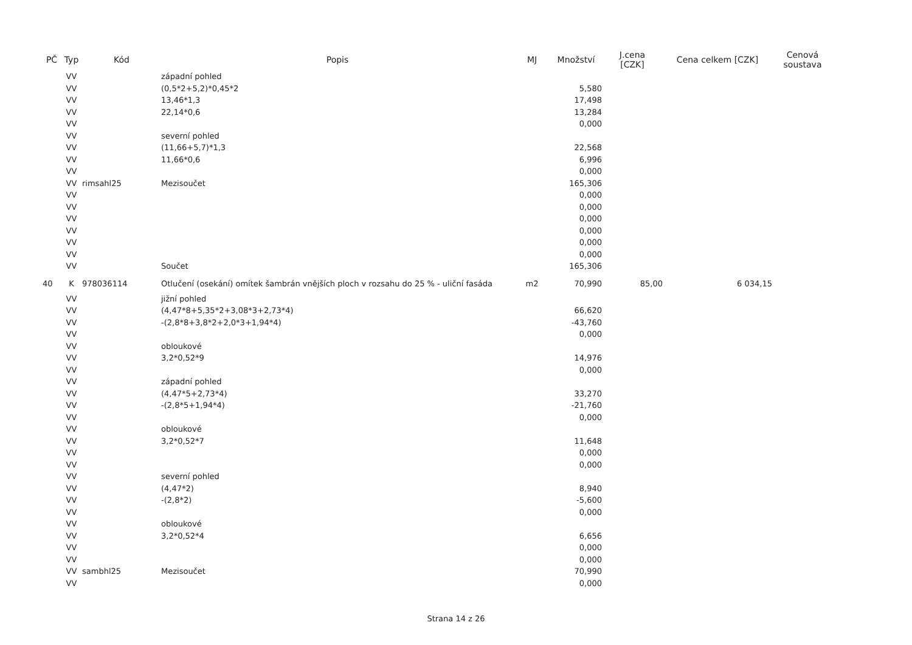| PČ | Typ | Kód | Popis | MJ | Množství | J.cena [CZK] | Cena celkem [CZK] | Cenová soustava |
| --- | --- | --- | --- | --- | --- | --- | --- | --- |
| | VV | | západní pohled | | | | | |
| | VV | | (0,5*2+5,2)*0,45*2 | | 5,580 | | | |
| | VV | | 13,46*1,3 | | 17,498 | | | |
| | VV | | 22,14*0,6 | | 13,284 | | | |
| | VV | | | | 0,000 | | | |
| | VV | | severní pohled | | | | | |
| | VV | | (11,66+5,7)*1,3 | | 22,568 | | | |
| | VV | | 11,66*0,6 | | 6,996 | | | |
| | VV | | | | 0,000 | | | |
| | VV | rimsahl25 | Mezisoučet | | 165,306 | | | |
| | VV | | | | 0,000 | | | |
| | VV | | | | 0,000 | | | |
| | VV | | | | 0,000 | | | |
| | VV | | | | 0,000 | | | |
| | VV | | | | 0,000 | | | |
| | VV | | | | 0,000 | | | |
| | VV | | Součet | | 165,306 | | | |
| 40 | K | 978036114 | Otlučení (osekání) omítek šambrán vnějších ploch v rozsahu do 25 % - uliční fasáda | m2 | 70,990 | 85,00 | 6 034,15 | |
| | VV | | jižní pohled | | | | | |
| | VV | | (4,47*8+5,35*2+3,08*3+2,73*4) | | 66,620 | | | |
| | VV | | -(2,8*8+3,8*2+2,0*3+1,94*4) | | -43,760 | | | |
| | VV | | | | 0,000 | | | |
| | VV | | obloukové | | | | | |
| | VV | | 3,2*0,52*9 | | 14,976 | | | |
| | VV | | | | 0,000 | | | |
| | VV | | západní pohled | | | | | |
| | VV | | (4,47*5+2,73*4) | | 33,270 | | | |
| | VV | | -(2,8*5+1,94*4) | | -21,760 | | | |
| | VV | | | | 0,000 | | | |
| | VV | | obloukové | | | | | |
| | VV | | 3,2*0,52*7 | | 11,648 | | | |
| | VV | | | | 0,000 | | | |
| | VV | | | | 0,000 | | | |
| | VV | | severní pohled | | | | | |
| | VV | | (4,47*2) | | 8,940 | | | |
| | VV | | -(2,8*2) | | -5,600 | | | |
| | VV | | | | 0,000 | | | |
| | VV | | obloukové | | | | | |
| | VV | | 3,2*0,52*4 | | 6,656 | | | |
| | VV | | | | 0,000 | | | |
| | VV | | | | 0,000 | | | |
| | VV | sambhl25 | Mezisoučet | | 70,990 | | | |
| | VV | | | | 0,000 | | | |
Strana 14 z 26